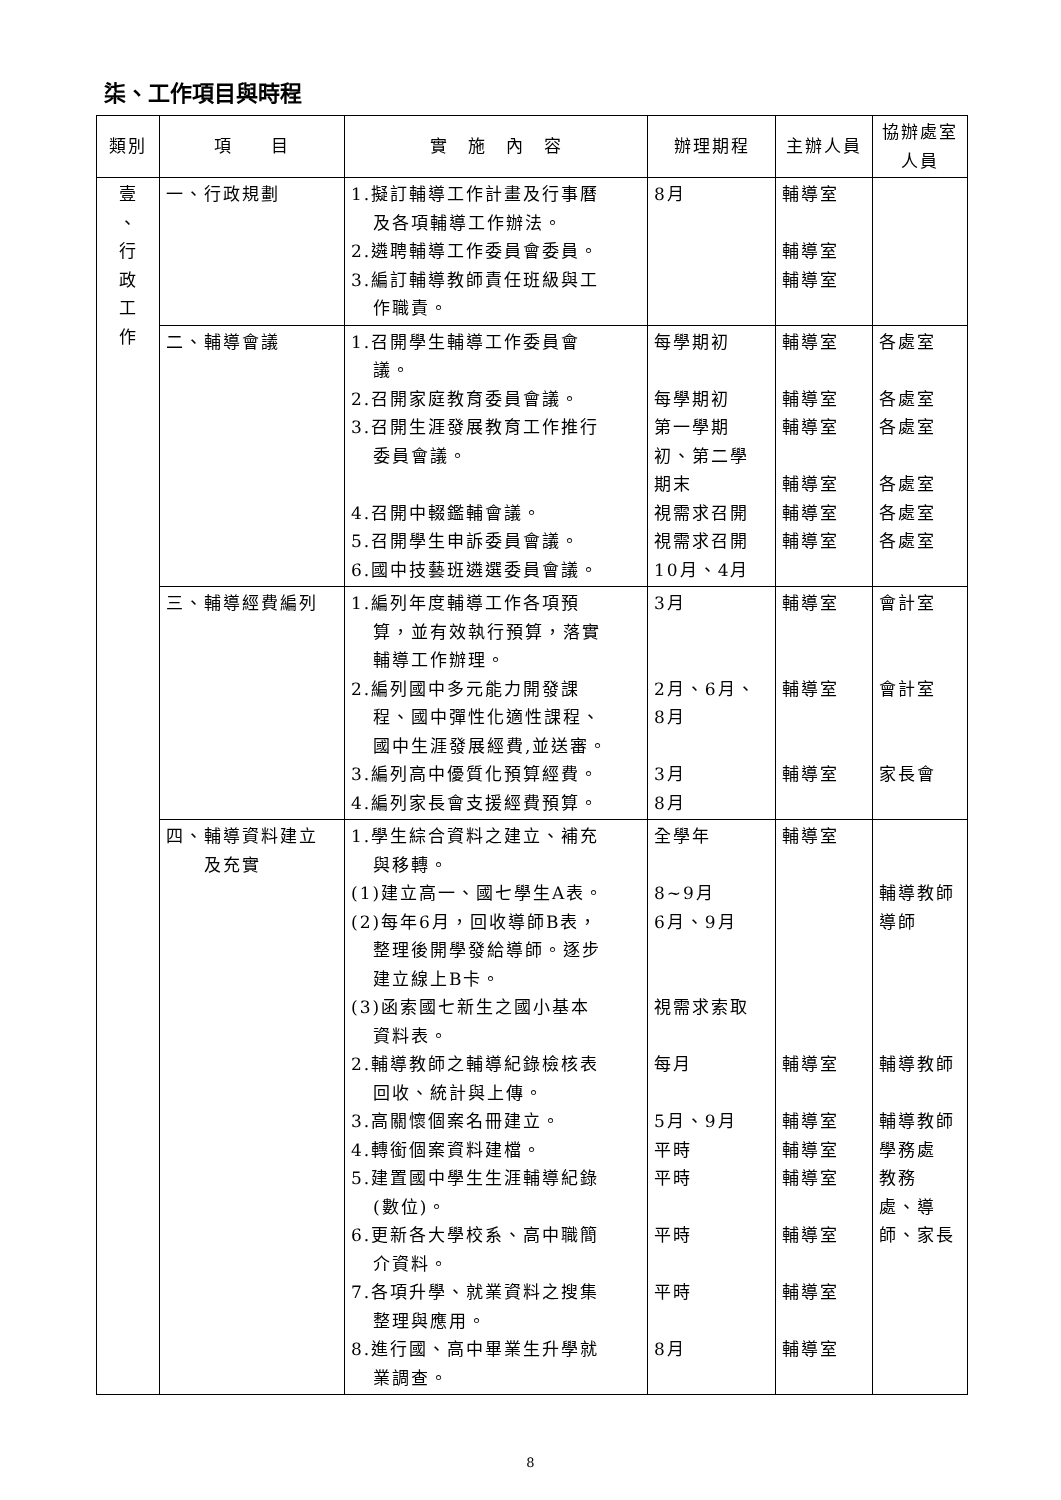柒、工作項目與時程
| 類別 | 項 目 | 實 施 內 容 | 辦理期程 | 主辦人員 | 協辦處室人員 |
| --- | --- | --- | --- | --- | --- |
| 壹 、 行 政 工 作 | 一、行政規劃 | 1.擬訂輔導工作計畫及行事曆 及各項輔導工作辦法。 2.遴聘輔導工作委員會委員。 3.編訂輔導教師責任班級與工 作職責。 | 8月 | 輔導室 輔導室 輔導室 | |
| | 二、輔導會議 | 1.召開學生輔導工作委員會 議。 2.召開家庭教育委員會議。 3.召開生涯發展教育工作推行 委員會議。 4.召開中輟鑑輔會議。 5.召開學生申訴委員會議。 6.國中技藝班遴選委員會議。 | 每學期初 每學期初 第一學期 初、第二學 期末 視需求召開 視需求召開 10月、4月 | 輔導室 輔導室 輔導室 輔導室 輔導室 輔導室 | 各處室 各處室 各處室 各處室 各處室 各處室 |
| | 三、輔導經費編列 | 1.編列年度輔導工作各項預 算，並有效執行預算，落實 輔導工作辦理。 2.編列國中多元能力開發課 程、國中彈性化適性課程、 國中生涯發展經費,並送審。 3.編列高中優質化預算經費。 4.編列家長會支援經費預算。 | 3月 2月、6月、 8月 3月 8月 | 輔導室 輔導室 輔導室 | 會計室 會計室 家長會 |
| | 四、輔導資料建立 及充實 | 1.學生綜合資料之建立、補充 與移轉。 (1)建立高一、國七學生A表。 (2)每年6月，回收導師B表， 整理後開學發給導師。逐步 建立線上B卡。 (3)函索國七新生之國小基本 資料表。 2.輔導教師之輔導紀錄檢核表 回收、統計與上傳。 3.高關懷個案名冊建立。 4.轉銜個案資料建檔。 5.建置國中學生生涯輔導紀錄 (數位)。 6.更新各大學校系、高中職簡 介資料。 7.各項升學、就業資料之搜集 整理與應用。 8.進行國、高中畢業生升學就 業調查。 | 全學年 8~9月 6月、9月 視需求索取 每月 5月、9月 平時 平時 平時 平時 8月 | 輔導室 輔導室 輔導室 輔導室 輔導室 輔導室 輔導室 輔導室 | 輔導教師 導師 輔導教師 輔導教師 學務處 教務 處、導 師、家長 |
8